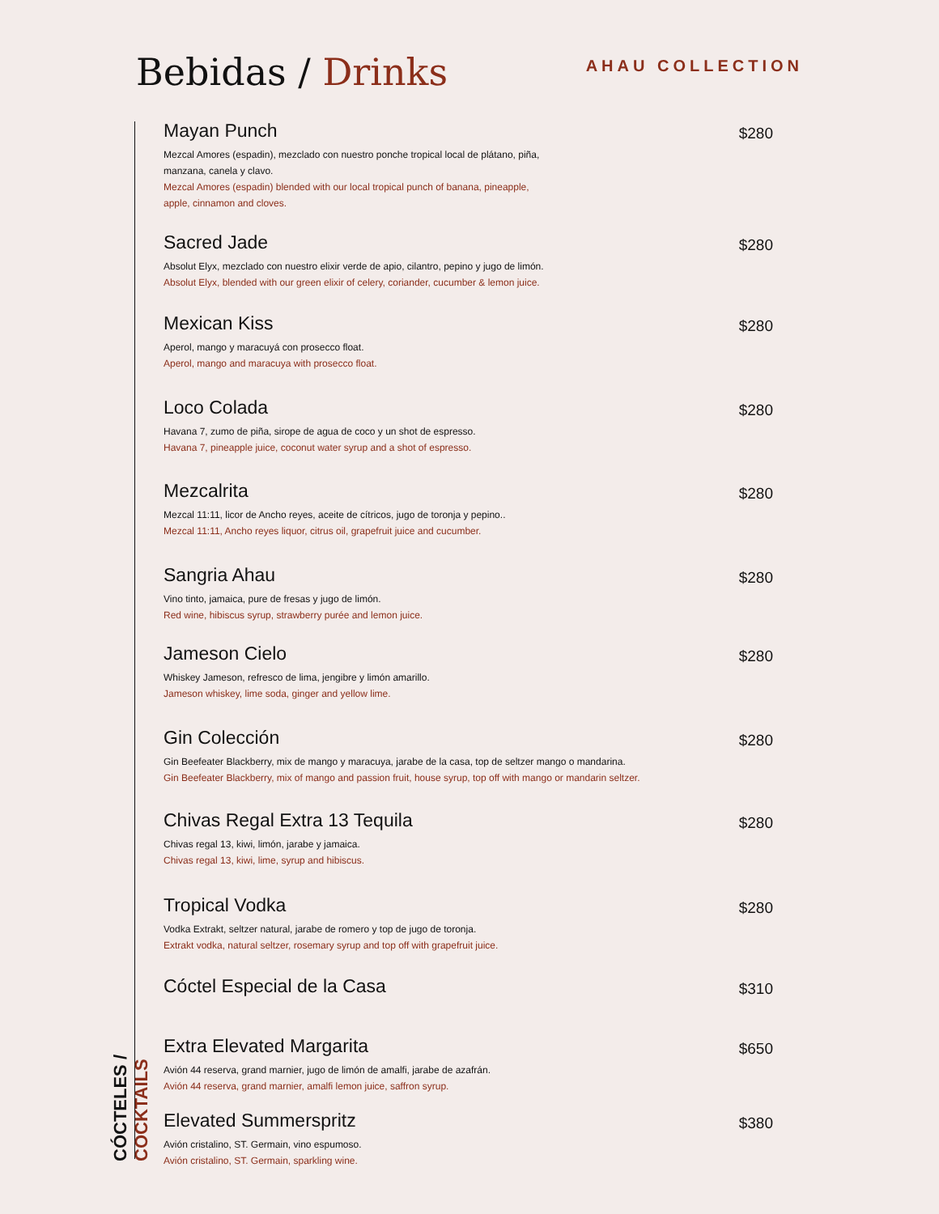Bebidas / Drinks
AHAU COLLECTION
CÓCTELES / COCKTAILS
Mayan Punch
Mezcal Amores (espadin), mezclado con nuestro ponche tropical local de plátano, piña,
manzana, canela y clavo.
Mezcal Amores (espadin) blended with our local tropical punch of banana, pineapple,
apple, cinnamon and cloves.
$280
Sacred Jade
Absolut Elyx, mezclado con nuestro elixir verde de apio, cilantro, pepino y jugo de limón.
Absolut Elyx, blended with our green elixir of celery, coriander, cucumber & lemon juice.
$280
Mexican Kiss
Aperol, mango y maracuyá con prosecco float.
Aperol, mango and maracuya with prosecco float.
$280
Loco Colada
Havana 7, zumo de piña, sirope de agua de coco y un shot de espresso.
Havana 7, pineapple juice, coconut water syrup and a shot of espresso.
$280
Mezcalrita
Mezcal 11:11, licor de Ancho reyes, aceite de cítricos, jugo de toronja y pepino..
Mezcal 11:11, Ancho reyes liquor, citrus oil, grapefruit juice and cucumber.
$280
Sangria Ahau
Vino tinto, jamaica, pure de fresas y jugo de limón.
Red wine, hibiscus syrup, strawberry purée and lemon juice.
$280
Jameson Cielo
Whiskey Jameson, refresco de lima, jengibre y limón amarillo.
Jameson whiskey, lime soda, ginger and yellow lime.
$280
Gin Colección
Gin Beefeater Blackberry, mix de mango y maracuya, jarabe de la casa, top de seltzer mango o mandarina.
Gin Beefeater Blackberry, mix of mango and passion fruit, house syrup, top off with mango or mandarin seltzer.
$280
Chivas Regal Extra 13 Tequila
Chivas regal 13, kiwi, limón, jarabe y jamaica.
Chivas regal 13, kiwi, lime, syrup and hibiscus.
$280
Tropical Vodka
Vodka Extrakt, seltzer natural, jarabe de romero y top de jugo de toronja.
Extrakt vodka, natural seltzer, rosemary syrup and top off with grapefruit juice.
$280
Cóctel Especial de la Casa
$310
Extra Elevated Margarita
Avión 44 reserva, grand marnier, jugo de limón de amalfi, jarabe de azafrán.
Avión 44 reserva, grand marnier, amalfi lemon juice, saffron syrup.
$650
Elevated Summerspritz
Avión cristalino, ST. Germain, vino espumoso.
Avión cristalino, ST. Germain, sparkling wine.
$380